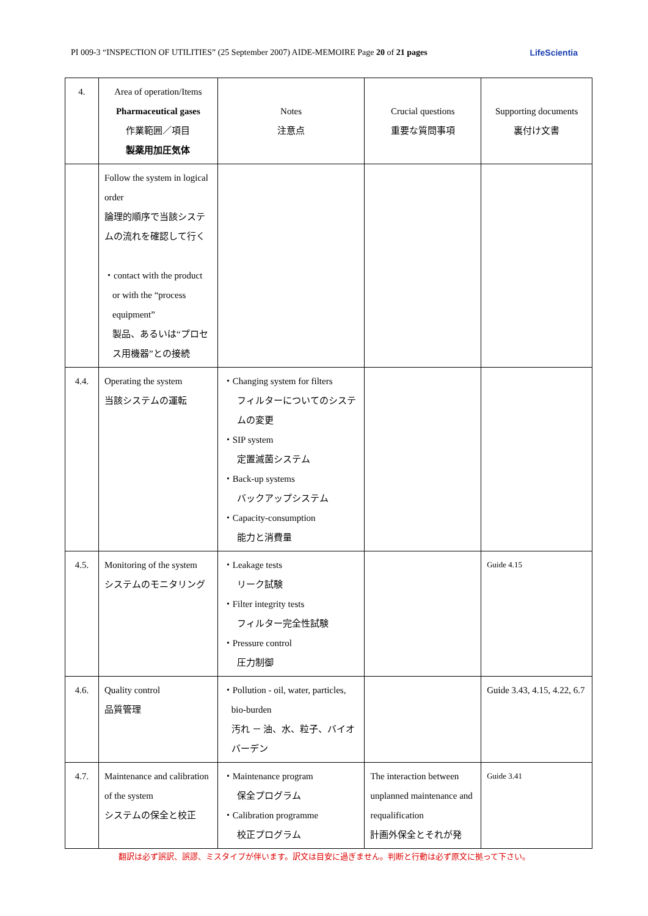PI 009-3 “INSPECTION OF UTILITIES” (25 September 2007) AIDE-MEMOIRE Page 20 of 21 pages LifeScientia
| 4. | Area of operation/Items Pharmaceutical gases 作業範囲／項目 製薬用加圧気体 | Notes 注意点 | Crucial questions 重要な質問事項 | Supporting documents 裏付け文書 |
| --- | --- | --- | --- | --- |
| | Follow the system in logical order 論理的順序で当該システムの流れを確認して行く ・contact with the product or with the “process equipment” 製品、あるいは“プロセス用機器”との接続 | | | |
| 4.4. | Operating the system 当該システムの運転 | ・Changing system for filters フィルターについてのシステムの変更 ・SIP system 定置滅菌システム ・Back-up systems バックアップシステム ・Capacity-consumption 能力と消費量 | | |
| 4.5. | Monitoring of the system システムのモニタリング | ・Leakage tests リーク試験 ・Filter integrity tests フィルター完全性試験 ・Pressure control 圧力制御 | | Guide 4.15 |
| 4.6. | Quality control 品質管理 | ・Pollution - oil, water, particles, bio-burden 汚れ － 油、水、粒子、バイオバーデン | | Guide 3.43, 4.15, 4.22, 6.7 |
| 4.7. | Maintenance and calibration of the system システムの保全と校正 | ・Maintenance program 保全プログラム ・Calibration programme 校正プログラム | The interaction between unplanned maintenance and requalification 計画外保全とそれが発 | Guide 3.41 |
翻訳は必ず誤訳、誤謬、ミスタイプが伴います。訳文は目安に過ぎません。判断と行動は必ず原文に拠って下さい。